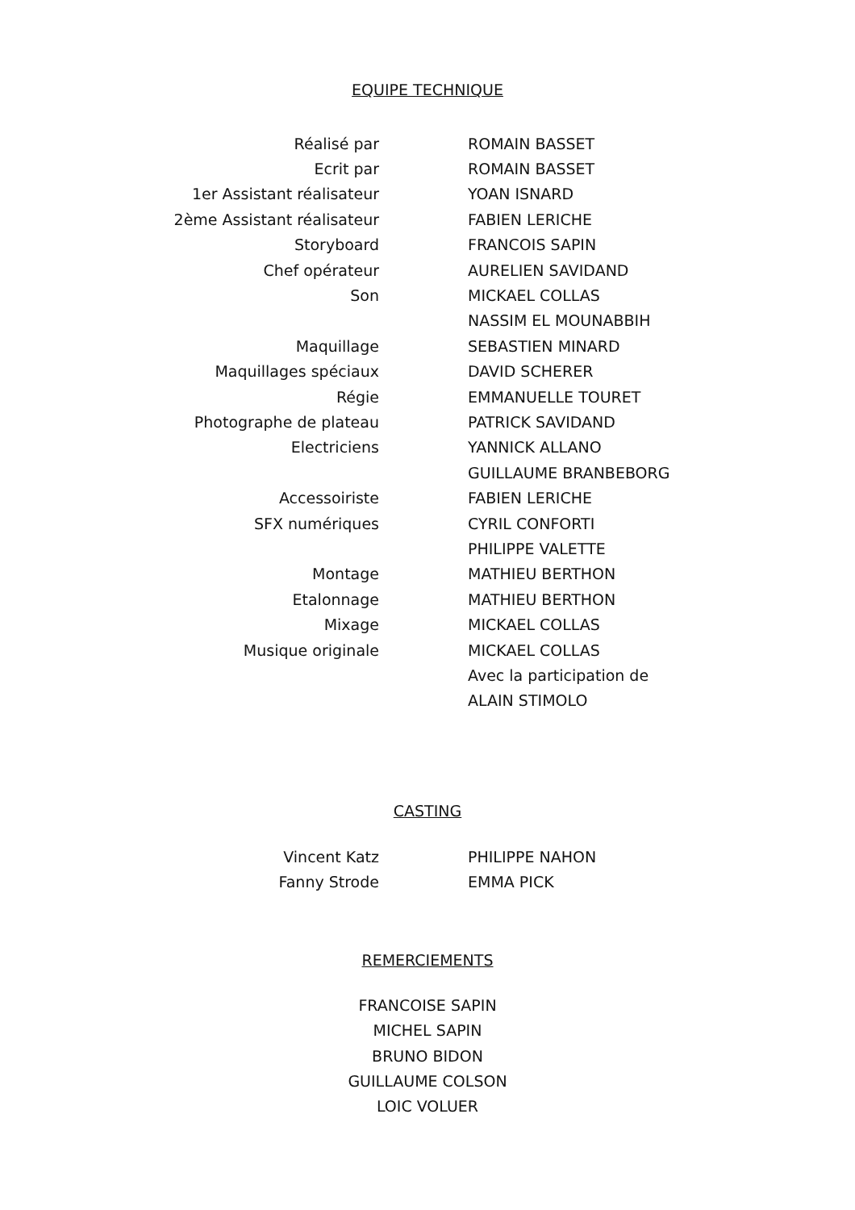EQUIPE TECHNIQUE
| Réalisé par | ROMAIN BASSET |
| Ecrit par | ROMAIN BASSET |
| 1er Assistant réalisateur | YOAN ISNARD |
| 2ème Assistant réalisateur | FABIEN LERICHE |
| Storyboard | FRANCOIS SAPIN |
| Chef opérateur | AURELIEN SAVIDAND |
| Son | MICKAEL COLLAS |
| | NASSIM EL MOUNABBIH |
| Maquillage | SEBASTIEN MINARD |
| Maquillages spéciaux | DAVID SCHERER |
| Régie | EMMANUELLE TOURET |
| Photographe de plateau | PATRICK SAVIDAND |
| Electriciens | YANNICK ALLANO |
| | GUILLAUME BRANBEBORG |
| Accessoiriste | FABIEN LERICHE |
| SFX numériques | CYRIL CONFORTI |
| | PHILIPPE VALETTE |
| Montage | MATHIEU BERTHON |
| Etalonnage | MATHIEU BERTHON |
| Mixage | MICKAEL COLLAS |
| Musique originale | MICKAEL COLLAS |
| | Avec la participation de |
| | ALAIN STIMOLO |
CASTING
| Vincent Katz | PHILIPPE NAHON |
| Fanny Strode | EMMA PICK |
REMERCIEMENTS
FRANCOISE SAPIN
MICHEL SAPIN
BRUNO BIDON
GUILLAUME COLSON
LOIC VOLUER